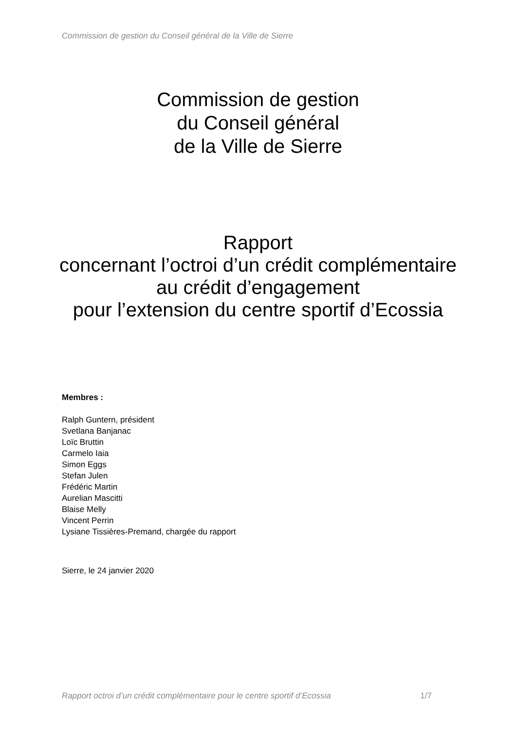Commission de gestion du Conseil général de la Ville de Sierre
Commission de gestion
du Conseil général
de la Ville de Sierre
Rapport
concernant l’octroi d’un crédit complémentaire
au crédit d’engagement
pour l’extension du centre sportif d’Ecossia
Membres :
Ralph Guntern, président
Svetlana Banjanac
Loïc Bruttin
Carmelo Iaia
Simon Eggs
Stefan Julen
Frédéric Martin
Aurelian Mascitti
Blaise Melly
Vincent Perrin
Lysiane Tissières-Premand, chargée du rapport
Sierre, le 24 janvier 2020
Rapport octroi d’un crédit complémentaire pour le centre sportif d’Ecossia 1/7